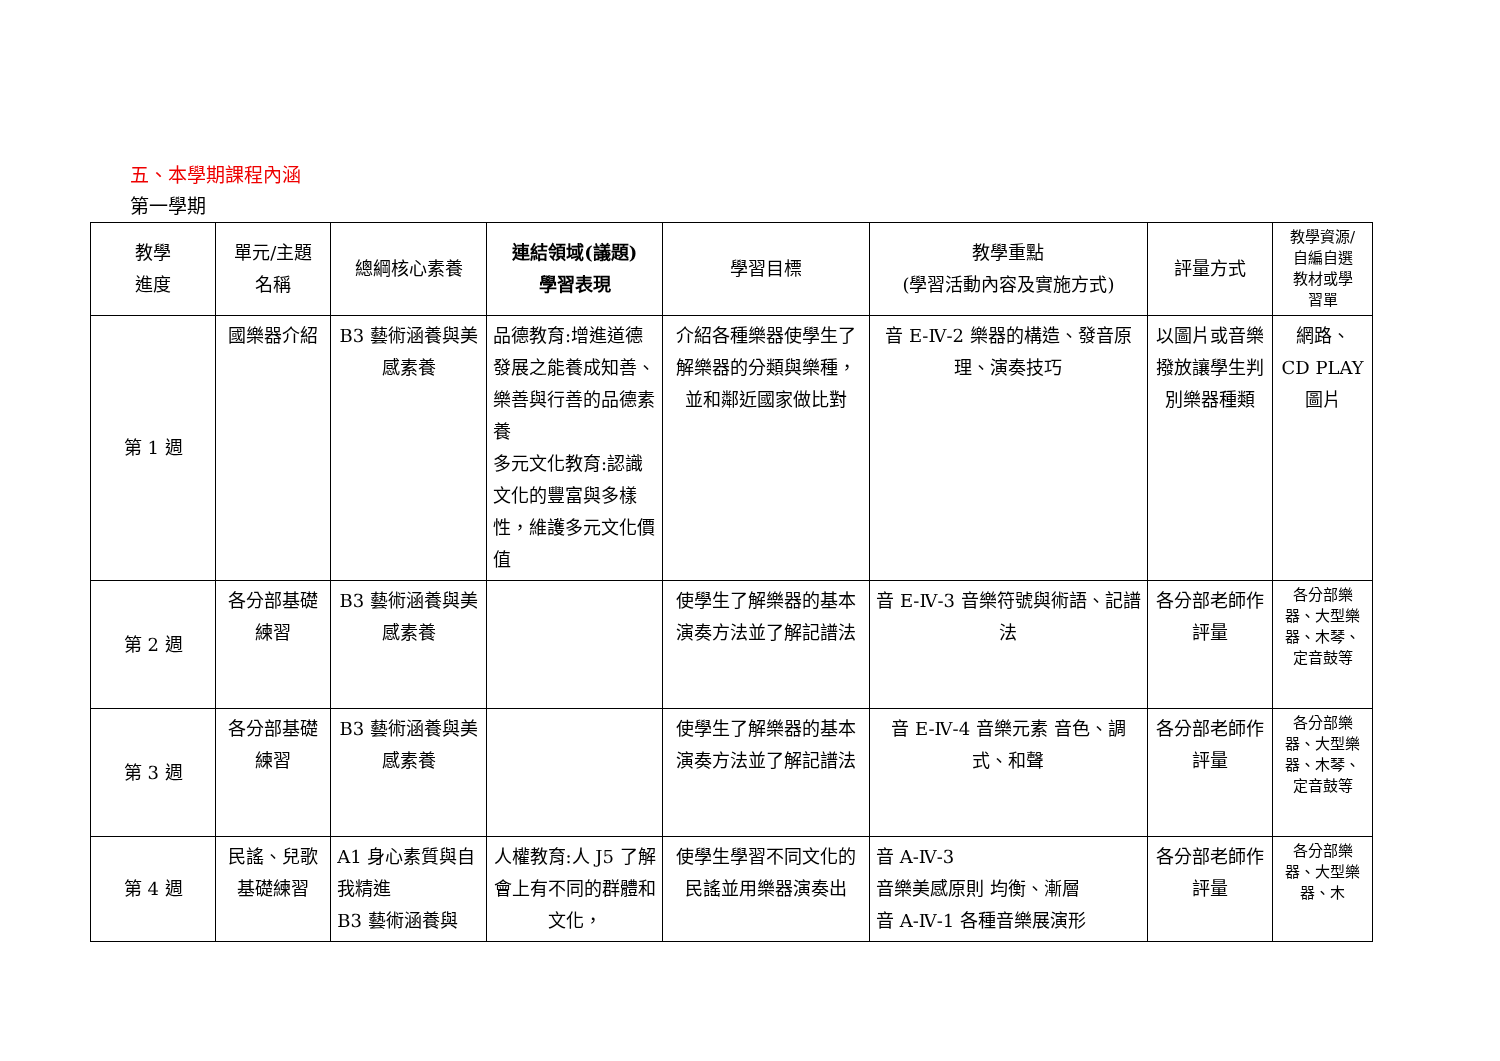五、本學期課程內涵
第一學期
| 教學 進度 | 單元/主題 名稱 | 總綱核心素養 | 連結領域(議題) 學習表現 | 學習目標 | 教學重點 (學習活動內容及實施方式) | 評量方式 | 教學資源/ 自編自選 教材或學 習單 |
| --- | --- | --- | --- | --- | --- | --- | --- |
| 第 1 週 | 國樂器介紹 | B3 藝術涵養與美感素養 | 品德教育:增進道德發展之能養成知善、樂善與行善的品德素養 多元文化教育:認識文化的豐富與多樣性，維護多元文化價值 | 介紹各種樂器使學生了解樂器的分類與樂種，並和鄰近國家做比對 | 音 E-Ⅳ-2 樂器的構造、發音原理、演奏技巧 | 以圖片或音樂撥放讓學生判別樂器種類 | 網路、 CD PLAY 圖片 |
| 第 2 週 | 各分部基礎練習 | B3 藝術涵養與美感素養 | | 使學生了解樂器的基本演奏方法並了解記譜法 | 音 E-Ⅳ-3 音樂符號與術語、記譜法 | 各分部老師作評量 | 各分部樂器、大型樂器、木琴、定音鼓等 |
| 第 3 週 | 各分部基礎練習 | B3 藝術涵養與美感素養 | | 使學生了解樂器的基本演奏方法並了解記譜法 | 音 E-Ⅳ-4 音樂元素 音色、調式、和聲 | 各分部老師作評量 | 各分部樂器、大型樂器、木琴、定音鼓等 |
| 第 4 週 | 民謠、兒歌基礎練習 | A1 身心素質與自我精進 B3 藝術涵養與 | 人權教育:人 J5 了解會上有不同的群體和文化， | 使學生學習不同文化的民謠並用樂器演奏出 | 音 A-Ⅳ-3 音樂美感原則 均衡、漸層 音 A-Ⅳ-1 各種音樂展演形 | 各分部老師作評量 | 各分部樂器、大型樂器、木 |